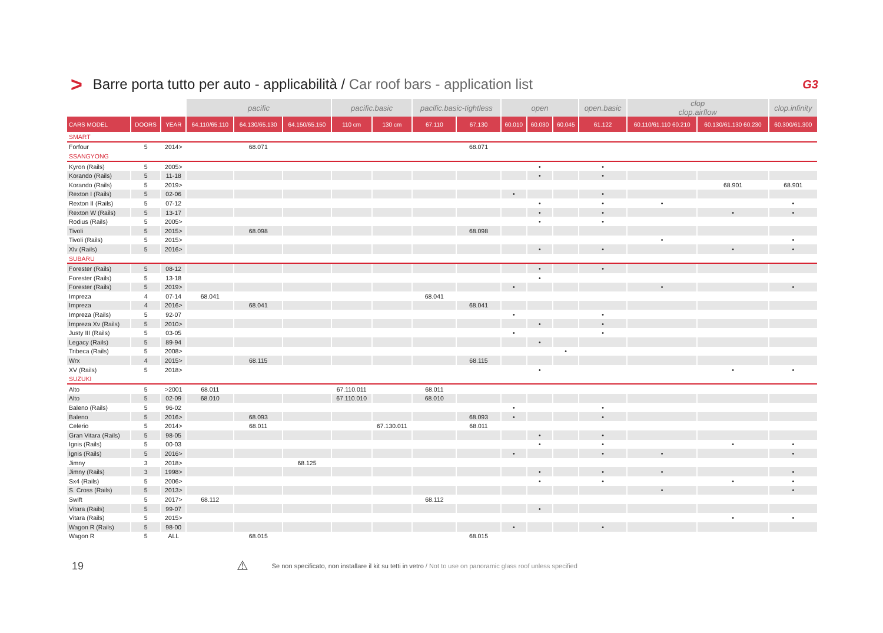> Barre porta tutto per auto - applicabilità / Car roof bars - application list G3
| | | | pacific | | | pacific.basic | | pacific.basic-tightless | | open | | | open.basic | clop clop.airflow | | clop.infinity |
| --- | --- | --- | --- | --- | --- | --- | --- | --- | --- | --- | --- | --- | --- | --- | --- | --- |
| CARS MODEL | DOORS | YEAR | 64.110/65.110 | 64.130/65.130 | 64.150/65.150 | 110 cm | 130 cm | 67.110 | 67.130 | 60.010 | 60.030 | 60.045 | 61.122 | 60.110/61.110 60.210 | 60.130/61.130 60.230 | 60.300/61.300 |
| SMART | | | | | | | | | | | | | | | | |
| Forfour | 5 | 2014> | | 68.071 | | | | | 68.071 | | | | | | | |
| SSANGYONG | | | | | | | | | | | | | | | | |
| Kyron (Rails) | 5 | 2005> | | | | | | | | | • | | • | | | |
| Korando (Rails) | 5 | 11-18 | | | | | | | | | • | | • | | | |
| Korando (Rails) | 5 | 2019> | | | | | | | | | | | | | 68.901 | 68.901 |
| Rexton I (Rails) | 5 | 02-06 | | | | | | | | • | | | • | | | |
| Rexton II (Rails) | 5 | 07-12 | | | | | | | | | • | | • | • | | • |
| Rexton W (Rails) | 5 | 13-17 | | | | | | | | | • | | • | | • | • |
| Rodius (Rails) | 5 | 2005> | | | | | | | | | • | | • | | | |
| Tivoli | 5 | 2015> | | 68.098 | | | | | 68.098 | | | | | | | |
| Tivoli (Rails) | 5 | 2015> | | | | | | | | | | | | • | | • |
| Xlv (Rails) | 5 | 2016> | | | | | | | | | • | | • | | • | • |
| SUBARU | | | | | | | | | | | | | | | | |
| Forester (Rails) | 5 | 08-12 | | | | | | | | | • | | • | | | |
| Forester (Rails) | 5 | 13-18 | | | | | | | | | • | | | | | |
| Forester (Rails) | 5 | 2019> | | | | | | | | • | | | | • | | • |
| Impreza | 4 | 07-14 | 68.041 | | | | | 68.041 | | | | | | | | |
| Impreza | 4 | 2016> | | 68.041 | | | | | 68.041 | | | | | | | |
| Impreza (Rails) | 5 | 92-07 | | | | | | | | • | | | • | | | |
| Impreza Xv (Rails) | 5 | 2010> | | | | | | | | | • | | • | | | |
| Justy III (Rails) | 5 | 03-05 | | | | | | | | • | | | • | | | |
| Legacy (Rails) | 5 | 89-94 | | | | | | | | | • | | | | | |
| Tribeca (Rails) | 5 | 2008> | | | | | | | | | | • | | | | |
| Wrx | 4 | 2015> | | 68.115 | | | | | 68.115 | | | | | | | |
| XV (Rails) | 5 | 2018> | | | | | | | | | • | | | | • | • |
| SUZUKI | | | | | | | | | | | | | | | | |
| Alto | 5 | >2001 | 68.011 | | | 67.110.011 | | 68.011 | | | | | | | | |
| Alto | 5 | 02-09 | 68.010 | | | 67.110.010 | | 68.010 | | | | | | | | |
| Baleno (Rails) | 5 | 96-02 | | | | | | | | • | | | • | | | |
| Baleno | 5 | 2016> | | 68.093 | | | | | 68.093 | • | | | • | | | |
| Celerio | 5 | 2014> | | 68.011 | | | 67.130.011 | | 68.011 | | | | | | | |
| Gran Vitara (Rails) | 5 | 98-05 | | | | | | | | | • | | • | | | |
| Ignis (Rails) | 5 | 00-03 | | | | | | | | | • | | • | | • | • |
| Ignis (Rails) | 5 | 2016> | | | | | | | | • | | | • | • | | • |
| Jimny | 3 | 2018> | | | 68.125 | | | | | | | | | | | |
| Jimny (Rails) | 3 | 1998> | | | | | | | | | • | | • | • | | • |
| Sx4 (Rails) | 5 | 2006> | | | | | | | | | • | | • | | • | • |
| S. Cross (Rails) | 5 | 2013> | | | | | | | | | | | | • | | • |
| Swift | 5 | 2017> | 68.112 | | | | | 68.112 | | | | | | | | |
| Vitara (Rails) | 5 | 99-07 | | | | | | | | | • | | | | | |
| Vitara (Rails) | 5 | 2015> | | | | | | | | | | | | | • | • |
| Wagon R (Rails) | 5 | 98-00 | | | | | | | | • | | | • | | | |
| Wagon R | 5 | ALL | | 68.015 | | | | | 68.015 | | | | | | | |
19 ⚠ Se non specificato, non installare il kit su tetti in vetro / Not to use on panoramic glass roof unless specified